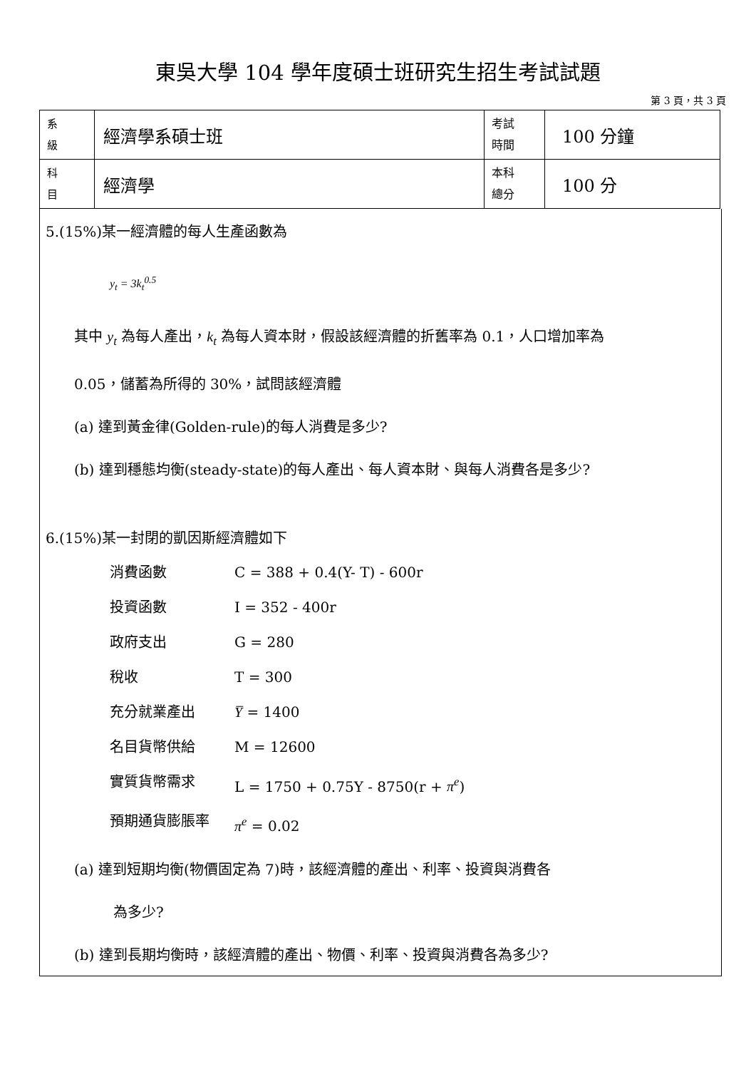東吳大學 104 學年度碩士班研究生招生考試試題
第 3 頁，共 3 頁
| 系 級 | 經濟學系碩士班 | 考試 時間 | 100 分鐘 |
| 科 目 | 經濟學 | 本科 總分 | 100 分 |
5.(15%)某一經濟體的每人生產函數為
y<sub>t</sub> = 3k<sub>t</sub><sup>0.5</sup>
其中 y<sub>t</sub> 為每人產出，k<sub>t</sub> 為每人資本財，假設該經濟體的折舊率為 0.1，人口增加率為
0.05，儲蓄為所得的 30%，試問該經濟體
(a) 達到黃金律(Golden-rule)的每人消費是多少?
(b) 達到穩態均衡(steady-state)的每人產出、每人資本財、與每人消費各是多少?
6.(15%)某一封閉的凱因斯經濟體如下
消費函數 C = 388 + 0.4(Y- T) - 600r 投資函數 I = 352 - 400r 政府支出 G = 280 稅收 T = 300 充分就業產出 Y̅ = 1400 名目貨幣供給 M = 12600 實質貨幣需求 L = 1750 + 0.75Y - 8750(r + π<sup>e</sup>) 預期通貨膨脹率 π<sup>e</sup> = 0.02
(a) 達到短期均衡(物價固定為 7)時，該經濟體的產出、利率、投資與消費各
為多少?
(b) 達到長期均衡時，該經濟體的產出、物價、利率、投資與消費各為多少?